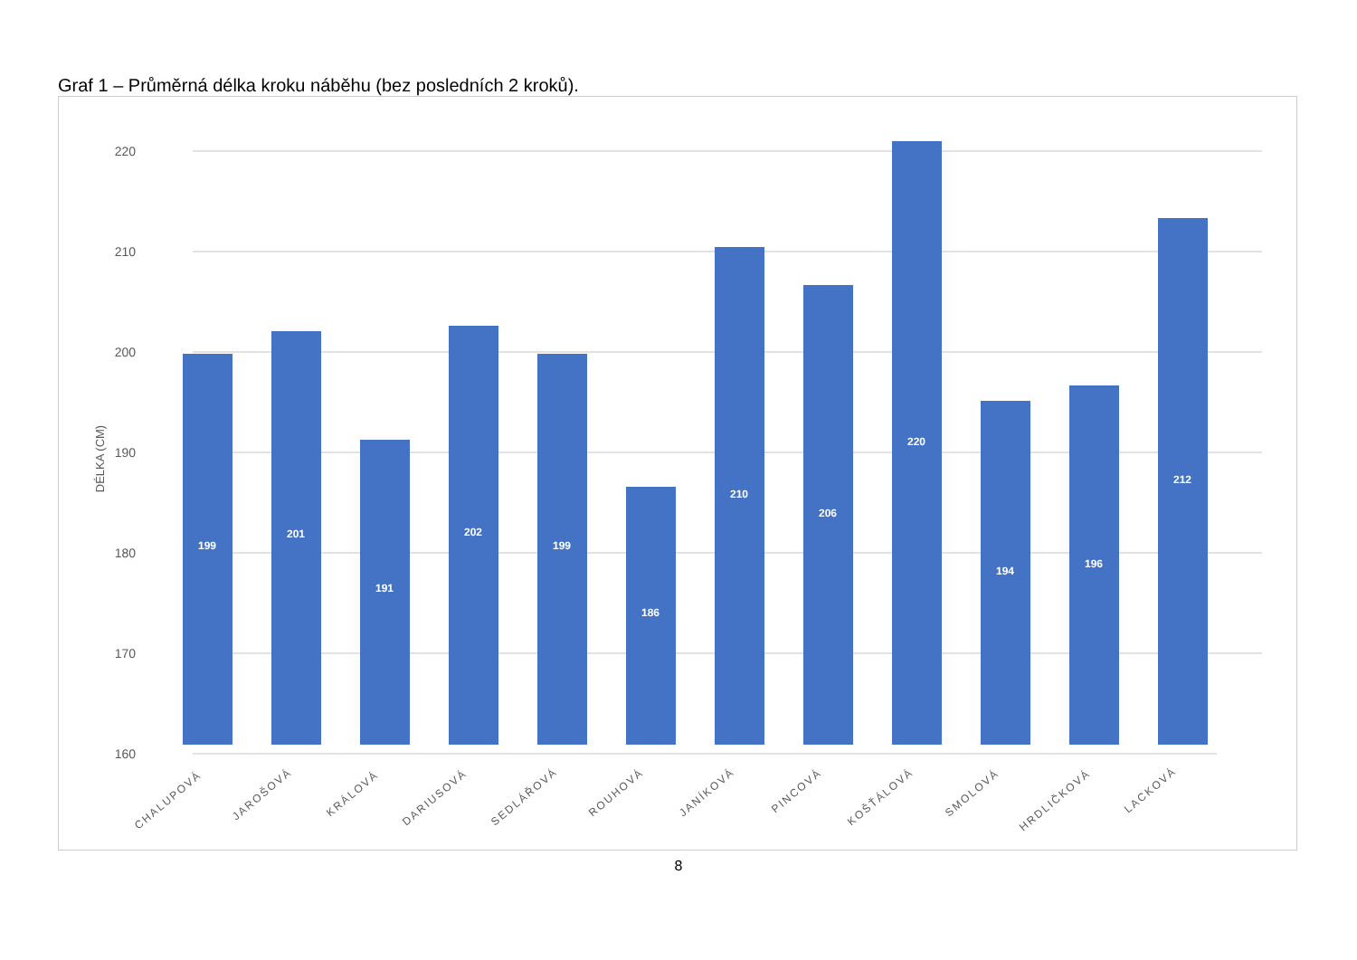Graf 1 – Průměrná délka kroku náběhu (bez posledních 2 kroků).
160
170
180
190
200
210
220
DÉLKA (CM)
199
201
191
202
199
186
210
206
220
194
196
212
CHALUPOVÁ
JAROŠOVÁ
KRÁLOVÁ
DARIUSOVÁ
SEDLÁŘOVÁ
ROUHOVÁ
JANÍKOVÁ
PINCOVÁ
KOŠŤÁLOVÁ
SMOLOVÁ
HRDLIČKOVÁ
LACKOVÁ
8